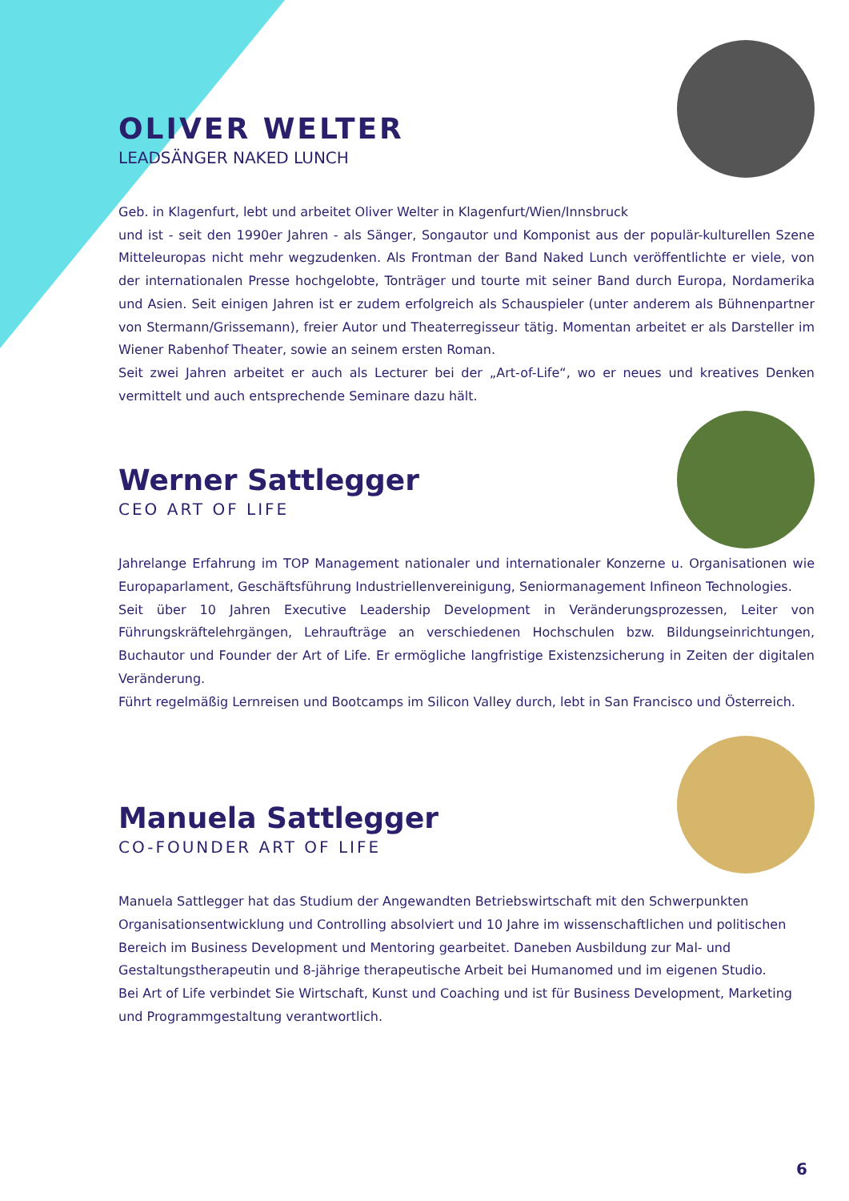OLIVER WELTER
LEADSÄNGER NAKED LUNCH
Geb. in Klagenfurt, lebt und arbeitet Oliver Welter in Klagenfurt/Wien/Innsbruck
und ist - seit den 1990er Jahren - als Sänger, Songautor und Komponist aus der populär-kulturellen Szene Mitteleuropas nicht mehr wegzudenken. Als Frontman der Band Naked Lunch veröffentlichte er viele, von der internationalen Presse hochgelobte, Tonträger und tourte mit seiner Band durch Europa, Nordamerika und Asien. Seit einigen Jahren ist er zudem erfolgreich als Schauspieler (unter anderem als Bühnenpartner von Stermann/Grissemann), freier Autor und Theaterregisseur tätig. Momentan arbeitet er als Darsteller im Wiener Rabenhof Theater, sowie an seinem ersten Roman.
Seit zwei Jahren arbeitet er auch als Lecturer bei der „Art-of-Life“, wo er neues und kreatives Denken vermittelt und auch entsprechende Seminare dazu hält.
Werner Sattlegger
CEO ART OF LIFE
Jahrelange Erfahrung im TOP Management nationaler und internationaler Konzerne u. Organisationen wie Europaparlament, Geschäftsführung Industriellenvereinigung, Seniormanagement Infineon Technologies.
Seit über 10 Jahren Executive Leadership Development in Veränderungsprozessen, Leiter von Führungskräftelehrgängen, Lehraufträge an verschiedenen Hochschulen bzw. Bildungseinrichtungen, Buchautor und Founder der Art of Life. Er ermögliche langfristige Existenzsicherung in Zeiten der digitalen Veränderung.
Führt regelmäßig Lernreisen und Bootcamps im Silicon Valley durch, lebt in San Francisco und Österreich.
Manuela Sattlegger
CO-FOUNDER ART OF LIFE
Manuela Sattlegger hat das Studium der Angewandten Betriebswirtschaft mit den Schwerpunkten Organisationsentwicklung und Controlling absolviert und 10 Jahre im wissenschaftlichen und politischen Bereich im Business Development und Mentoring gearbeitet. Daneben Ausbildung zur Mal- und Gestaltungstherapeutin und 8-jährige therapeutische Arbeit bei Humanomed und im eigenen Studio.
Bei Art of Life verbindet Sie Wirtschaft, Kunst und Coaching und ist für Business Development, Marketing und Programmgestaltung verantwortlich.
6